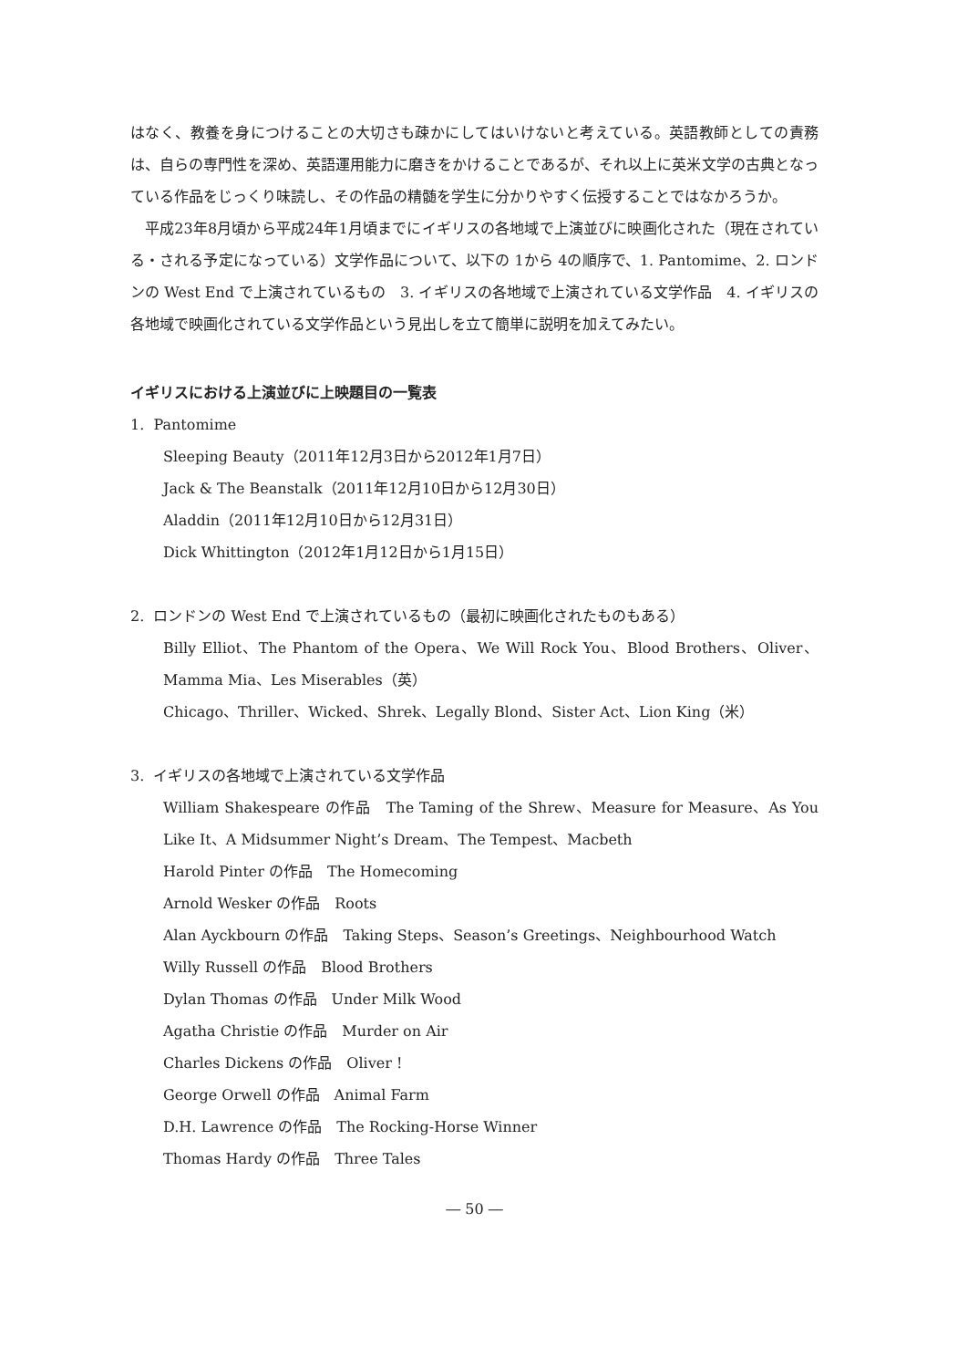はなく、教養を身につけることの大切さも疎かにしてはいけないと考えている。英語教師としての責務は、自らの専門性を深め、英語運用能力に磨きをかけることであるが、それ以上に英米文学の古典となっている作品をじっくり味読し、その作品の精髄を学生に分かりやすく伝授することではなかろうか。
平成23年8月頃から平成24年1月頃までにイギリスの各地域で上演並びに映画化された（現在されている・される予定になっている）文学作品について、以下の 1から 4の順序で、1. Pantomime、2. ロンドンの West End で上演されているもの　3. イギリスの各地域で上演されている文学作品　4. イギリスの各地域で映画化されている文学作品という見出しを立て簡単に説明を加えてみたい。
イギリスにおける上演並びに上映題目の一覧表
1. Pantomime
Sleeping Beauty（2011年12月3日から2012年1月7日）
Jack & The Beanstalk（2011年12月10日から12月30日）
Aladdin（2011年12月10日から12月31日）
Dick Whittington（2012年1月12日から1月15日）
2. ロンドンの West End で上演されているもの（最初に映画化されたものもある）
Billy Elliot、The Phantom of the Opera、We Will Rock You、Blood Brothers、Oliver、Mamma Mia、Les Miserables（英）
Chicago、Thriller、Wicked、Shrek、Legally Blond、Sister Act、Lion King（米）
3. イギリスの各地域で上演されている文学作品
William Shakespeare の作品　The Taming of the Shrew、Measure for Measure、As You Like It、A Midsummer Night’s Dream、The Tempest、Macbeth
Harold Pinter の作品　The Homecoming
Arnold Wesker の作品　Roots
Alan Ayckbourn の作品　Taking Steps、Season’s Greetings、Neighbourhood Watch
Willy Russell の作品　Blood Brothers
Dylan Thomas の作品　Under Milk Wood
Agatha Christie の作品　Murder on Air
Charles Dickens の作品　Oliver !
George Orwell の作品　Animal Farm
D.H. Lawrence の作品　The Rocking-Horse Winner
Thomas Hardy の作品　Three Tales
― 50 ―